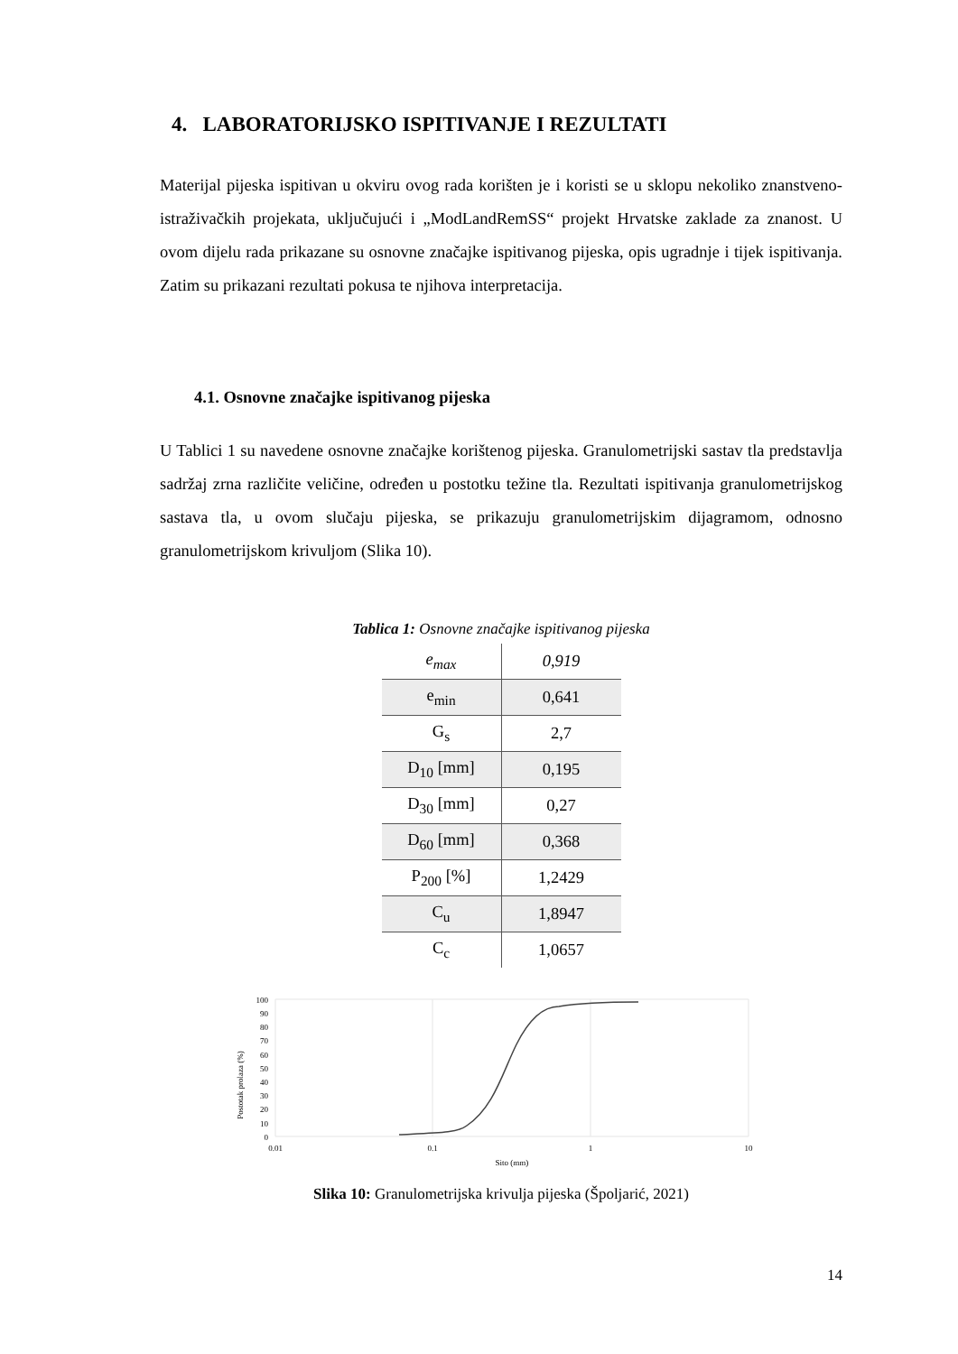4. LABORATORIJSKO ISPITIVANJE I REZULTATI
Materijal pijeska ispitivan u okviru ovog rada korišten je i koristi se u sklopu nekoliko znanstveno-istraživačkih projekata, uključujući i „ModLandRemSS“ projekt Hrvatske zaklade za znanost. U ovom dijelu rada prikazane su osnovne značajke ispitivanog pijeska, opis ugradnje i tijek ispitivanja. Zatim su prikazani rezultati pokusa te njihova interpretacija.
4.1. Osnovne značajke ispitivanog pijeska
U Tablici 1 su navedene osnovne značajke korištenog pijeska. Granulometrijski sastav tla predstavlja sadržaj zrna različite veličine, određen u postotku težine tla. Rezultati ispitivanja granulometrijskog sastava tla, u ovom slučaju pijeska, se prikazuju granulometrijskim dijagramom, odnosno granulometrijskom krivuljom (Slika 10).
Tablica 1: Osnovne značajke ispitivanog pijeska
| e<sub>max</sub> | 0,919 |
| e<sub>min</sub> | 0,641 |
| G<sub>s</sub> | 2,7 |
| D<sub>10</sub> [mm] | 0,195 |
| D<sub>30</sub> [mm] | 0,27 |
| D<sub>60</sub> [mm] | 0,368 |
| P<sub>200</sub> [%] | 1,2429 |
| C<sub>u</sub> | 1,8947 |
| C<sub>c</sub> | 1,0657 |
Postotak prolaza (%)
100
90
80
70
60
50
40
30
20
10
0
0.01
0.1
1
10
Sito (mm)
Slika 10: Granulometrijska krivulja pijeska (Špoljarić, 2021)
14